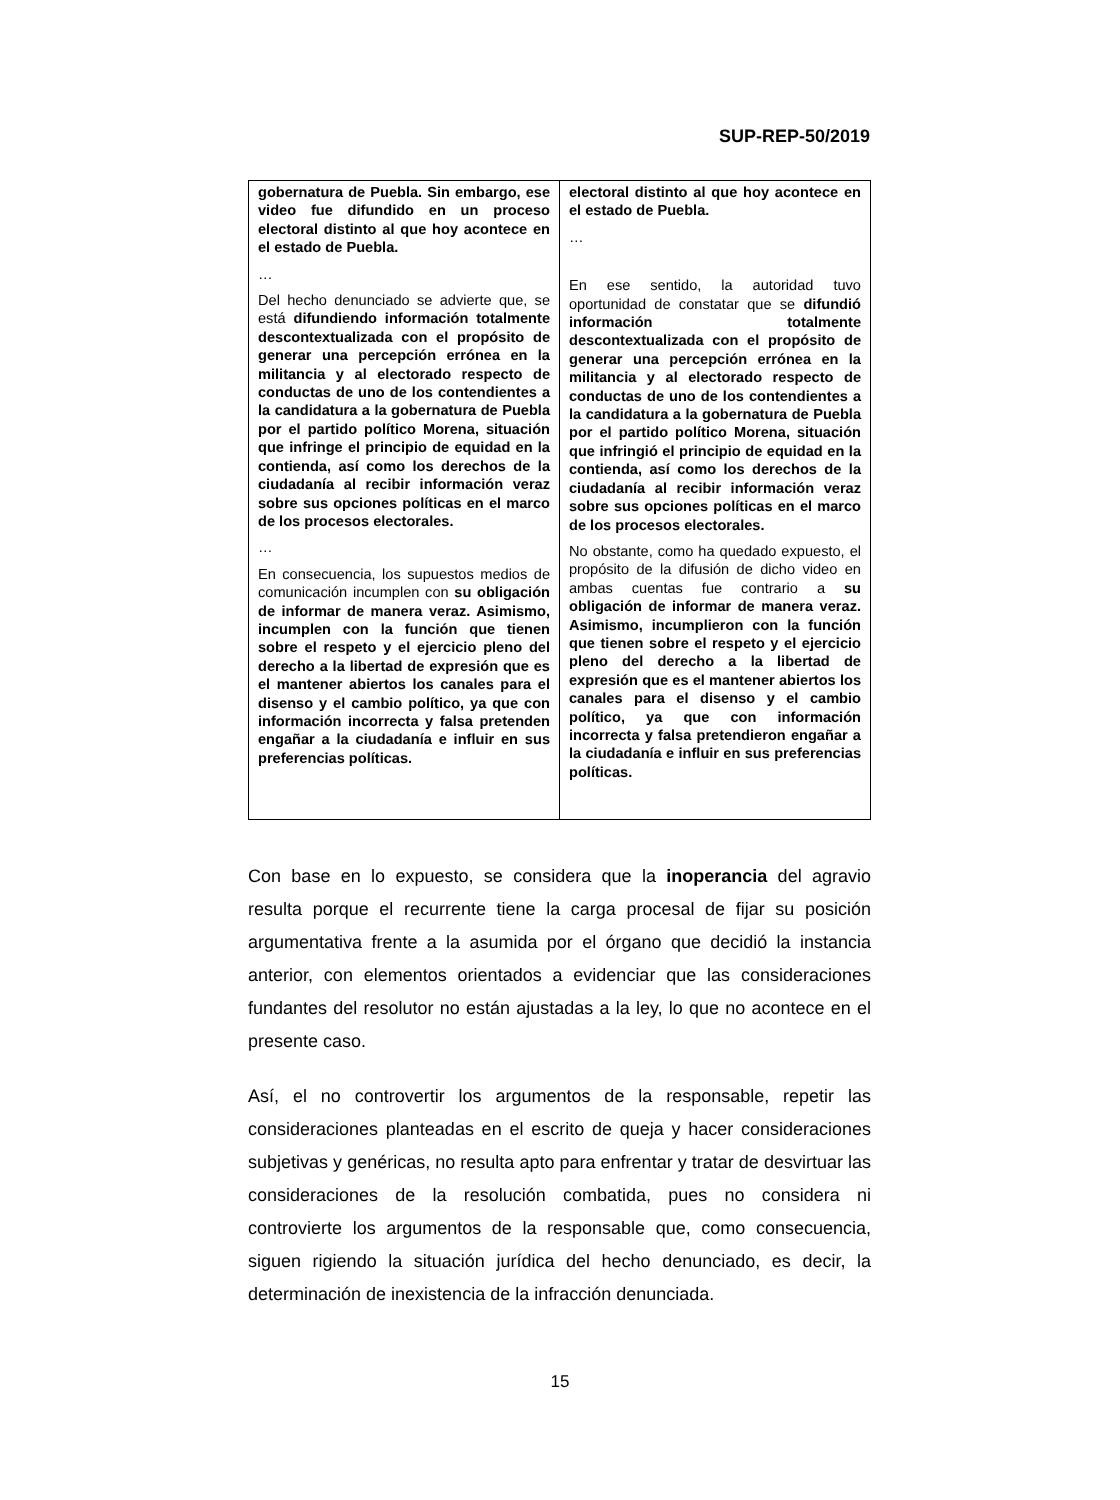SUP-REP-50/2019
| gobernatura de Puebla. Sin embargo, ese video fue difundido en un proceso electoral distinto al que hoy acontece en el estado de Puebla. … Del hecho denunciado se advierte que, se está difundiendo información totalmente descontextualizada con el propósito de generar una percepción errónea en la militancia y al electorado respecto de conductas de uno de los contendientes a la candidatura a la gobernatura de Puebla por el partido político Morena, situación que infringe el principio de equidad en la contienda, así como los derechos de la ciudadanía al recibir información veraz sobre sus opciones políticas en el marco de los procesos electorales. … En consecuencia, los supuestos medios de comunicación incumplen con su obligación de informar de manera veraz. Asimismo, incumplen con la función que tienen sobre el respeto y el ejercicio pleno del derecho a la libertad de expresión que es el mantener abiertos los canales para el disenso y el cambio político, ya que con información incorrecta y falsa pretenden engañar a la ciudadanía e influir en sus preferencias políticas. | electoral distinto al que hoy acontece en el estado de Puebla. … En ese sentido, la autoridad tuvo oportunidad de constatar que se difundió información totalmente descontextualizada con el propósito de generar una percepción errónea en la militancia y al electorado respecto de conductas de uno de los contendientes a la candidatura a la gobernatura de Puebla por el partido político Morena, situación que infringió el principio de equidad en la contienda, así como los derechos de la ciudadanía al recibir información veraz sobre sus opciones políticas en el marco de los procesos electorales. No obstante, como ha quedado expuesto, el propósito de la difusión de dicho video en ambas cuentas fue contrario a su obligación de informar de manera veraz. Asimismo, incumplieron con la función que tienen sobre el respeto y el ejercicio pleno del derecho a la libertad de expresión que es el mantener abiertos los canales para el disenso y el cambio político, ya que con información incorrecta y falsa pretendieron engañar a la ciudadanía e influir en sus preferencias políticas. |
Con base en lo expuesto, se considera que la inoperancia del agravio resulta porque el recurrente tiene la carga procesal de fijar su posición argumentativa frente a la asumida por el órgano que decidió la instancia anterior, con elementos orientados a evidenciar que las consideraciones fundantes del resolutor no están ajustadas a la ley, lo que no acontece en el presente caso.
Así, el no controvertir los argumentos de la responsable, repetir las consideraciones planteadas en el escrito de queja y hacer consideraciones subjetivas y genéricas, no resulta apto para enfrentar y tratar de desvirtuar las consideraciones de la resolución combatida, pues no considera ni controvierte los argumentos de la responsable que, como consecuencia, siguen rigiendo la situación jurídica del hecho denunciado, es decir, la determinación de inexistencia de la infracción denunciada.
15